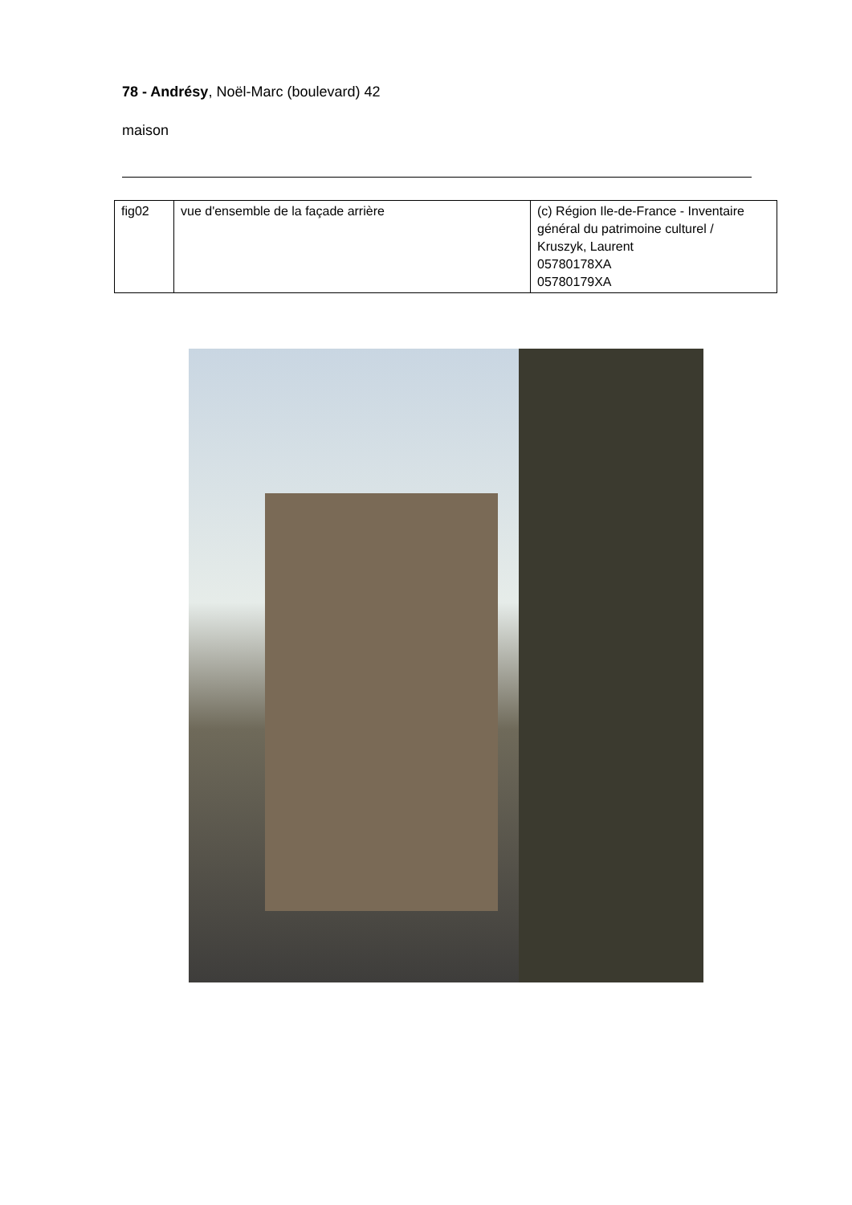78 - Andrésy, Noël-Marc (boulevard) 42
maison
| fig02 | vue d'ensemble de la façade arrière | (c) Région Ile-de-France - Inventaire général du patrimoine culturel / Kruszyk, Laurent 05780178XA 05780179XA |